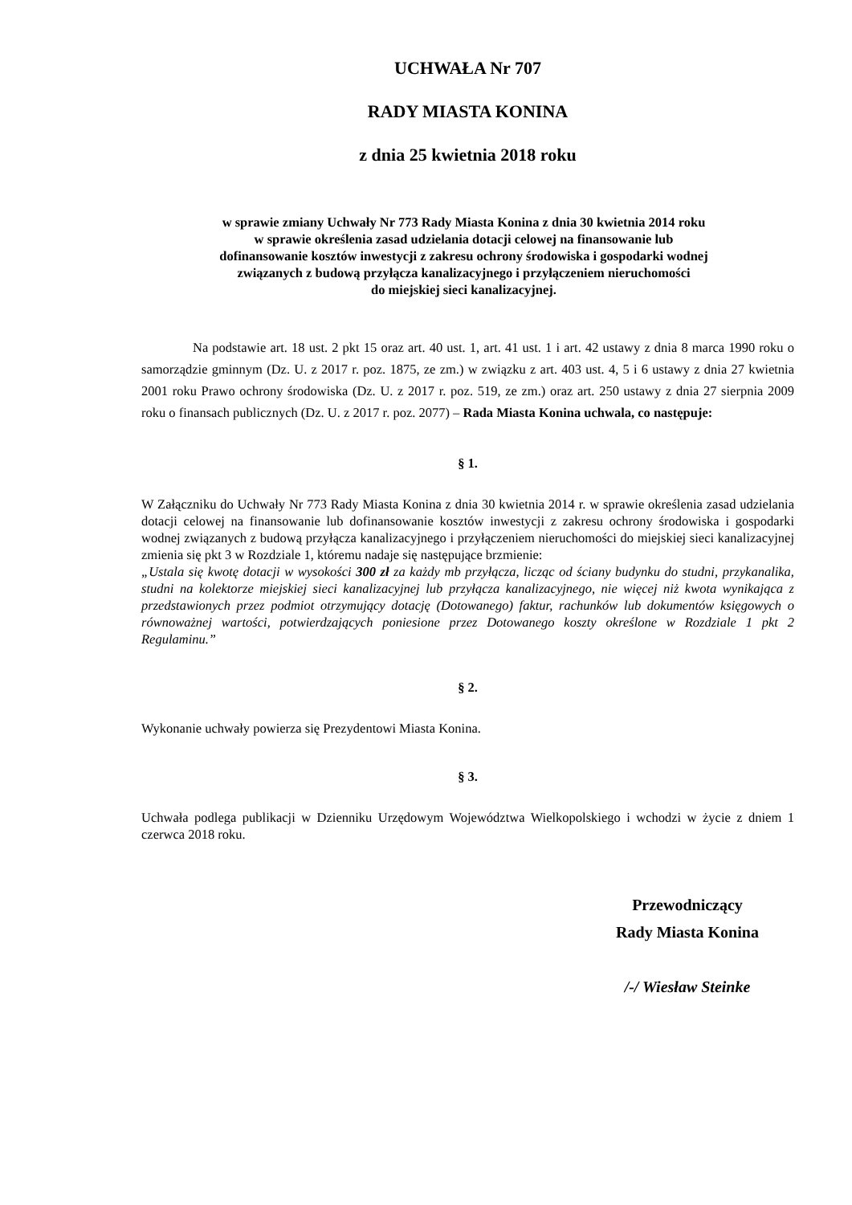UCHWAŁA Nr 707
RADY MIASTA KONINA
z dnia 25 kwietnia 2018 roku
w sprawie zmiany Uchwały Nr 773 Rady Miasta Konina z dnia 30 kwietnia 2014 roku
w sprawie określenia zasad udzielania dotacji celowej na finansowanie lub
dofinansowanie kosztów inwestycji z zakresu ochrony środowiska i gospodarki wodnej
związanych z budową przyłącza kanalizacyjnego i przyłączeniem nieruchomości
do miejskiej sieci kanalizacyjnej.
Na podstawie art. 18 ust. 2 pkt 15 oraz art. 40 ust. 1, art. 41 ust. 1 i art. 42 ustawy z dnia 8 marca 1990 roku o samorządzie gminnym (Dz. U. z 2017 r. poz. 1875, ze zm.) w związku z art. 403 ust. 4, 5 i 6 ustawy z dnia 27 kwietnia 2001 roku Prawo ochrony środowiska (Dz. U. z 2017 r. poz. 519, ze zm.) oraz art. 250 ustawy z dnia 27 sierpnia 2009 roku o finansach publicznych (Dz. U. z 2017 r. poz. 2077) – Rada Miasta Konina uchwala, co następuje:
§ 1.
W Załączniku do Uchwały Nr 773 Rady Miasta Konina z dnia 30 kwietnia 2014 r. w sprawie określenia zasad udzielania dotacji celowej na finansowanie lub dofinansowanie kosztów inwestycji z zakresu ochrony środowiska i gospodarki wodnej związanych z budową przyłącza kanalizacyjnego i przyłączeniem nieruchomości do miejskiej sieci kanalizacyjnej zmienia się pkt 3 w Rozdziale 1, któremu nadaje się następujące brzmienie:
„Ustala się kwotę dotacji w wysokości 300 zł za każdy mb przyłącza, licząc od ściany budynku do studni, przykanalika, studni na kolektorze miejskiej sieci kanalizacyjnej lub przyłącza kanalizacyjnego, nie więcej niż kwota wynikająca z przedstawionych przez podmiot otrzymujący dotację (Dotowanego) faktur, rachunków lub dokumentów księgowych o równoważnej wartości, potwierdzających poniesione przez Dotowanego koszty określone w Rozdziale 1 pkt 2 Regulaminu.”
§ 2.
Wykonanie uchwały powierza się Prezydentowi Miasta Konina.
§ 3.
Uchwała podlega publikacji w Dzienniku Urzędowym Województwa Wielkopolskiego i wchodzi w życie z dniem 1 czerwca 2018 roku.
Przewodniczący
Rady Miasta Konina
/-/ Wiesław Steinke